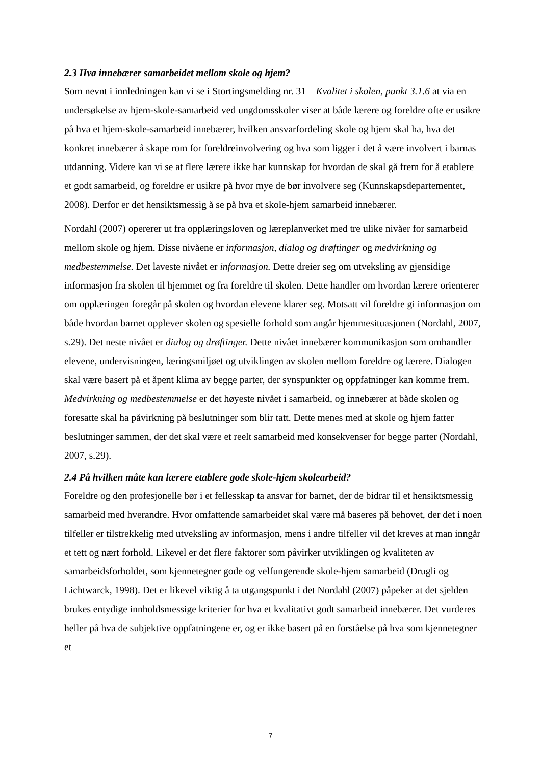2.3 Hva innebærer samarbeidet mellom skole og hjem?
Som nevnt i innledningen kan vi se i Stortingsmelding nr. 31 – Kvalitet i skolen, punkt 3.1.6 at via en undersøkelse av hjem-skole-samarbeid ved ungdomsskoler viser at både lærere og foreldre ofte er usikre på hva et hjem-skole-samarbeid innebærer, hvilken ansvarfordeling skole og hjem skal ha, hva det konkret innebærer å skape rom for foreldreinvolvering og hva som ligger i det å være involvert i barnas utdanning. Videre kan vi se at flere lærere ikke har kunnskap for hvordan de skal gå frem for å etablere et godt samarbeid, og foreldre er usikre på hvor mye de bør involvere seg (Kunnskapsdepartementet, 2008). Derfor er det hensiktsmessig å se på hva et skole-hjem samarbeid innebærer.
Nordahl (2007) opererer ut fra opplæringsloven og læreplanverket med tre ulike nivåer for samarbeid mellom skole og hjem. Disse nivåene er informasjon, dialog og drøftinger og medvirkning og medbestemmelse. Det laveste nivået er informasjon. Dette dreier seg om utveksling av gjensidige informasjon fra skolen til hjemmet og fra foreldre til skolen. Dette handler om hvordan lærere orienterer om opplæringen foregår på skolen og hvordan elevene klarer seg. Motsatt vil foreldre gi informasjon om både hvordan barnet opplever skolen og spesielle forhold som angår hjemmesituasjonen (Nordahl, 2007, s.29). Det neste nivået er dialog og drøftinger. Dette nivået innebærer kommunikasjon som omhandler elevene, undervisningen, læringsmiljøet og utviklingen av skolen mellom foreldre og lærere. Dialogen skal være basert på et åpent klima av begge parter, der synspunkter og oppfatninger kan komme frem. Medvirkning og medbestemmelse er det høyeste nivået i samarbeid, og innebærer at både skolen og foresatte skal ha påvirkning på beslutninger som blir tatt. Dette menes med at skole og hjem fatter beslutninger sammen, der det skal være et reelt samarbeid med konsekvenser for begge parter (Nordahl, 2007, s.29).
2.4 På hvilken måte kan lærere etablere gode skole-hjem skolearbeid?
Foreldre og den profesjonelle bør i et fellesskap ta ansvar for barnet, der de bidrar til et hensiktsmessig samarbeid med hverandre. Hvor omfattende samarbeidet skal være må baseres på behovet, der det i noen tilfeller er tilstrekkelig med utveksling av informasjon, mens i andre tilfeller vil det kreves at man inngår et tett og nært forhold. Likevel er det flere faktorer som påvirker utviklingen og kvaliteten av samarbeidsforholdet, som kjennetegner gode og velfungerende skole-hjem samarbeid (Drugli og Lichtwarck, 1998). Det er likevel viktig å ta utgangspunkt i det Nordahl (2007) påpeker at det sjelden brukes entydige innholdsmessige kriterier for hva et kvalitativt godt samarbeid innebærer. Det vurderes heller på hva de subjektive oppfatningene er, og er ikke basert på en forståelse på hva som kjennetegner et
7